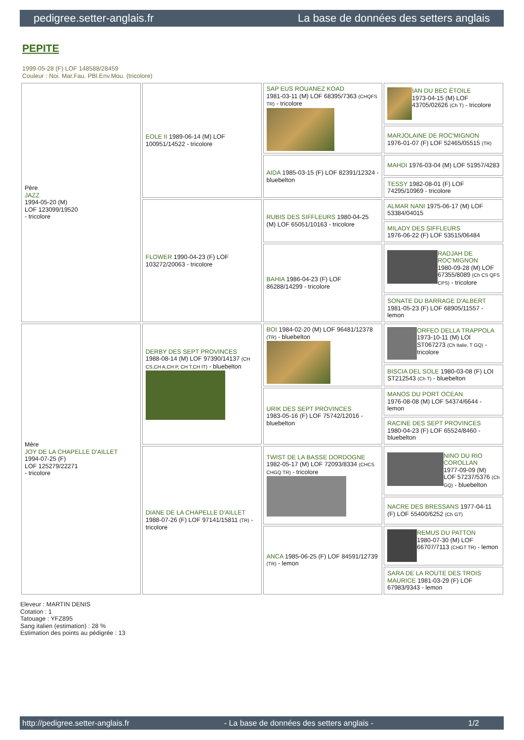pedigree.setter-anglais.fr La base de données des setters anglais
PEPITE
1999-05-28 (F) LOF 148588/28459
Couleur : Noi. Mar.Fau. PBl.Env.Mou. (tricolore)
| Père JAZZ 1994-05-20 (M) LOF 123099/19520 - tricolore | EOLE II 1989-06-14 (M) LOF 100951/14522 - tricolore | SAP EUS ROUANEZ KOAD 1981-03-11 (M) LOF 68395/7363 (CHQFS TR) - tricolore | IAN DU BEC ÉTOILE 1973-04-15 (M) LOF 43705/02626 (Ch T) - tricolore |
| | | | MARJOLAINE DE ROC'MIGNON 1976-01-07 (F) LOF 52465/05515 (TR) |
| | | AIDA 1985-03-15 (F) LOF 82391/12324 - bluebelton | MAHDI 1976-03-04 (M) LOF 51957/4283 |
| | | | TESSY 1982-08-01 (F) LOF 74295/10969 - tricolore |
| | FLOWER 1990-04-23 (F) LOF 103272/20063 - tricolore | RUBIS DES SIFFLEURS 1980-04-25 (M) LOF 65051/10163 - tricolore | ALMAR NANI 1975-06-17 (M) LOF 53384/04015 |
| | | | MILADY DES SIFFLEURS 1976-06-22 (F) LOF 53515/06484 |
| | | BAHIA 1986-04-23 (F) LOF 86288/14299 - tricolore | RADJAH DE ROC'MIGNON 1980-09-28 (M) LOF 67355/8089 (Ch CS QFS CPS) - tricolore |
| | | | SONATE DU BARRAGE D'ALBERT 1981-05-23 (F) LOF 68905/11557 - lemon |
| Mère JOY DE LA CHAPELLE D'AILLET 1994-07-25 (F) LOF 125279/22271 - tricolore | DERBY DES SEPT PROVINCES 1988-08-14 (M) LOF 97390/14137 (CH CS,CH A,CH P, CH T,CH IT) - bluebelton | BOI 1984-02-20 (M) LOF 96481/12378 (TR) - bluebelton | ORFEO DELLA TRAPPOLA 1973-10-11 (M) LOI ST067273 (Ch Italie, T GQ) - tricolore |
| | | | BISCIA DEL SOLE 1980-03-08 (F) LOI ST212543 (Ch T) - bluebelton |
| | | URIK DES SEPT PROVINCES 1983-05-16 (F) LOF 75742/12016 - bluebelton | MANOS DU PORT OCEAN 1976-08-08 (M) LOF 54374/6644 - lemon |
| | | | RACINE DES SEPT PROVINCES 1980-04-23 (F) LOF 65524/8460 - bluebelton |
| | DIANE DE LA CHAPELLE D'AILLET 1988-07-26 (F) LOF 97141/15811 (TR) - tricolore | TWIST DE LA BASSE DORDOGNE 1982-05-17 (M) LOF 72093/8334 (CHCS CHGQ TR) - tricolore | NINO DU RIO COROLLAN 1977-09-09 (M) LOF 57237/5376 (Ch GQ) - bluebelton |
| | | | NACRE DES BRESSANS 1977-04-11 (F) LOF 55400/6252 (Ch GT) |
| | | ANCA 1985-06-25 (F) LOF 84591/12739 (TR) - lemon | REMUS DU PATTON 1980-07-30 (M) LOF 66707/7113 (CHGT TR) - lemon |
| | | | SARA DE LA ROUTE DES TROIS MAURICE 1981-03-29 (F) LOF 67983/9343 - lemon |
Eleveur : MARTIN DENIS
Cotation : 1
Tatouage : YFZ895
Sang italien (estimation) : 28 %
Estimation des points au pédigrée : 13
http://pedigree.setter-anglais.fr - La base de données des setters anglais - 1/2